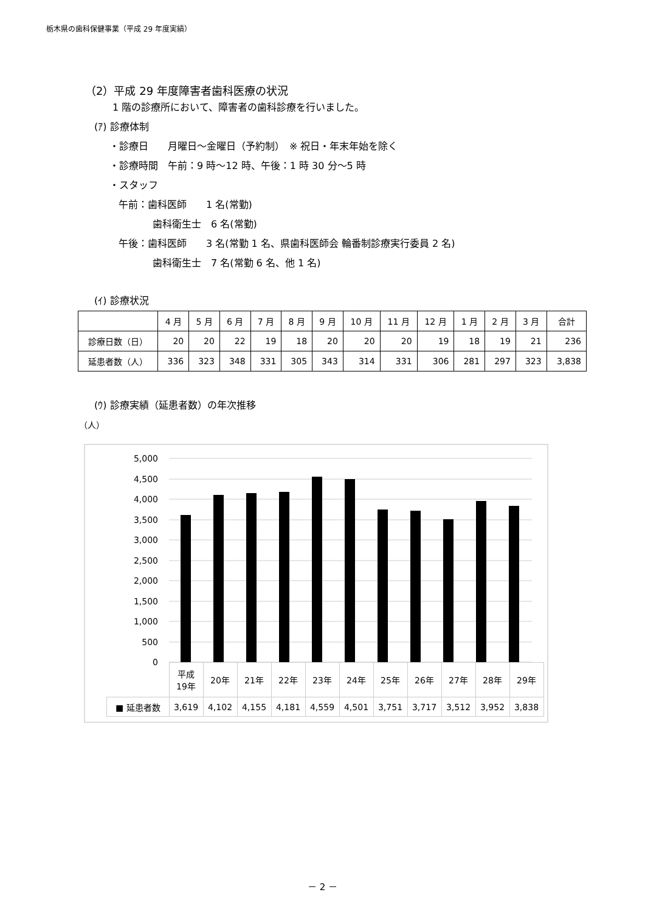栃木県の歯科保健事業（平成 29 年度実績）
（2）平成 29 年度障害者歯科医療の状況
1 階の診療所において、障害者の歯科診療を行いました。
(ｱ) 診療体制
・診療日　　月曜日～金曜日（予約制）　※ 祝日・年末年始を除く
・診療時間　午前：9 時～12 時、午後：1 時 30 分～5 時
・スタッフ
午前：歯科医師　　1 名(常勤)
歯科衛生士　6 名(常勤)
午後：歯科医師　　3 名(常勤 1 名、県歯科医師会 輪番制診療実行委員 2 名)
歯科衛生士　7 名(常勤 6 名、他 1 名)
(ｲ) 診療状況
| | 4 月 | 5 月 | 6 月 | 7 月 | 8 月 | 9 月 | 10 月 | 11 月 | 12 月 | 1 月 | 2 月 | 3 月 | 合計 |
| 診療日数（日） | 20 | 20 | 22 | 19 | 18 | 20 | 20 | 20 | 19 | 18 | 19 | 21 | 236 |
| 延患者数（人） | 336 | 323 | 348 | 331 | 305 | 343 | 314 | 331 | 306 | 281 | 297 | 323 | 3,838 |
(ｳ) 診療実績（延患者数）の年次推移
（人）
5,000
4,500
4,000
3,500
3,000
2,500
2,000
1,500
1,000
500
0
| | 平成 19年 | 20年 | 21年 | 22年 | 23年 | 24年 | 25年 | 26年 | 27年 | 28年 | 29年 |
| ■ 延患者数 | 3,619 | 4,102 | 4,155 | 4,181 | 4,559 | 4,501 | 3,751 | 3,717 | 3,512 | 3,952 | 3,838 |
－ 2 －